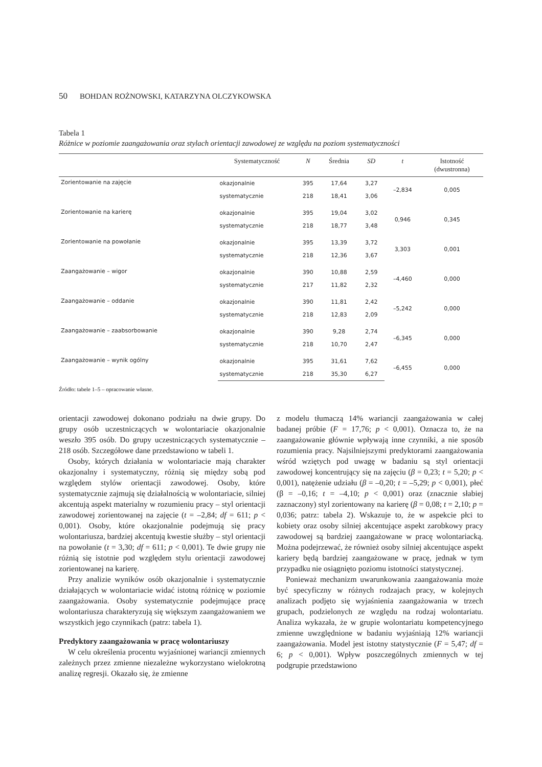50 BOHDAN ROŻNOWSKI, KATARZYNA OLCZYKOWSKA
Tabela 1
Różnice w poziomie zaangażowania oraz stylach orientacji zawodowej ze względu na poziom systematyczności
| | Systematyczność | N | Średnia | SD | t | Istotność (dwustronna) |
| --- | --- | --- | --- | --- | --- | --- |
| Zorientowanie na zajęcie | okazjonalnie | 395 | 17,64 | 3,27 | –2,834 | 0,005 |
| | systematycznie | 218 | 18,41 | 3,06 | | |
| Zorientowanie na karierę | okazjonalnie | 395 | 19,04 | 3,02 | 0,946 | 0,345 |
| | systematycznie | 218 | 18,77 | 3,48 | | |
| Zorientowanie na powołanie | okazjonalnie | 395 | 13,39 | 3,72 | 3,303 | 0,001 |
| | systematycznie | 218 | 12,36 | 3,67 | | |
| Zaangażowanie – wigor | okazjonalnie | 390 | 10,88 | 2,59 | –4,460 | 0,000 |
| | systematycznie | 217 | 11,82 | 2,32 | | |
| Zaangażowanie – oddanie | okazjonalnie | 390 | 11,81 | 2,42 | –5,242 | 0,000 |
| | systematycznie | 218 | 12,83 | 2,09 | | |
| Zaangażowanie – zaabsorbowanie | okazjonalnie | 390 | 9,28 | 2,74 | –6,345 | 0,000 |
| | systematycznie | 218 | 10,70 | 2,47 | | |
| Zaangażowanie – wynik ogólny | okazjonalnie | 395 | 31,61 | 7,62 | –6,455 | 0,000 |
| | systematycznie | 218 | 35,30 | 6,27 | | |
Źródło: tabele 1–5 – opracowanie własne.
orientacji zawodowej dokonano podziału na dwie grupy. Do grupy osób uczestniczących w wolontariacie okazjonalnie weszło 395 osób. Do grupy uczestniczących systematycznie – 218 osób. Szczegółowe dane przedstawiono w tabeli 1.
Osoby, których działania w wolontariacie mają charakter okazjonalny i systematyczny, różnią się między sobą pod względem stylów orientacji zawodowej. Osoby, które systematycznie zajmują się działalnością w wolontariacie, silniej akcentują aspekt materialny w rozumieniu pracy – styl orientacji zawodowej zorientowanej na zajęcie (t = –2,84; df = 611; p < 0,001). Osoby, które okazjonalnie podejmują się pracy wolontariusza, bardziej akcentują kwestie służby – styl orientacji na powołanie (t = 3,30; df = 611; p < 0,001). Te dwie grupy nie różnią się istotnie pod względem stylu orientacji zawodowej zorientowanej na karierę.
Przy analizie wyników osób okazjonalnie i systematycznie działających w wolontariacie widać istotną różnicę w poziomie zaangażowania. Osoby systematycznie podejmujące pracę wolontariusza charakteryzują się większym zaangażowaniem we wszystkich jego czynnikach (patrz: tabela 1).
Predyktory zaangażowania w pracę wolontariuszy
W celu określenia procentu wyjaśnionej wariancji zmiennych zależnych przez zmienne niezależne wykorzystano wielokrotną analizę regresji. Okazało się, że zmienne
z modelu tłumaczą 14% wariancji zaangażowania w całej badanej próbie (F = 17,76; p < 0,001). Oznacza to, że na zaangażowanie głównie wpływają inne czynniki, a nie sposób rozumienia pracy. Najsilniejszymi predyktorami zaangażowania wśród wziętych pod uwagę w badaniu są styl orientacji zawodowej koncentrujący się na zajęciu (β = 0,23; t = 5,20; p < 0,001), natężenie udziału (β = –0,20; t = –5,29; p < 0,001), płeć (β = –0,16; t = –4,10; p < 0,001) oraz (znacznie słabiej zaznaczony) styl zorientowany na karierę (β = 0,08; t = 2,10; p = 0,036; patrz: tabela 2). Wskazuje to, że w aspekcie płci to kobiety oraz osoby silniej akcentujące aspekt zarobkowy pracy zawodowej są bardziej zaangażowane w pracę wolontariacką. Można podejrzewać, że również osoby silniej akcentujące aspekt kariery będą bardziej zaangażowane w pracę, jednak w tym przypadku nie osiągnięto poziomu istotności statystycznej.
Ponieważ mechanizm uwarunkowania zaangażowania może być specyficzny w różnych rodzajach pracy, w kolejnych analizach podjęto się wyjaśnienia zaangażowania w trzech grupach, podzielonych ze względu na rodzaj wolontariatu. Analiza wykazała, że w grupie wolontariatu kompetencyjnego zmienne uwzględnione w badaniu wyjaśniają 12% wariancji zaangażowania. Model jest istotny statystycznie (F = 5,47; df = 6; p < 0,001). Wpływ poszczególnych zmiennych w tej podgrupie przedstawiono